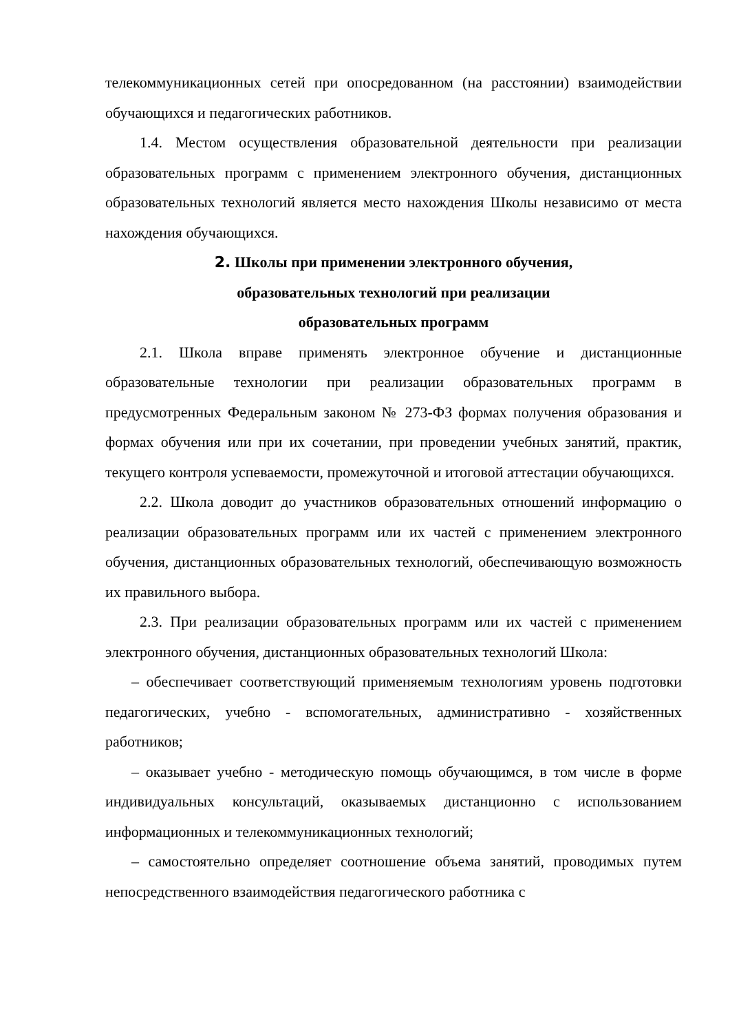телекоммуникационных сетей при опосредованном (на расстоянии) взаимодействии обучающихся и педагогических работников.
1.4. Местом осуществления образовательной деятельности при реализации образовательных программ с применением электронного обучения, дистанционных образовательных технологий является место нахождения Школы независимо от места нахождения обучающихся.
2. Школы при применении электронного обучения,
образовательных технологий при реализации
образовательных программ
2.1. Школа вправе применять электронное обучение и дистанционные образовательные технологии при реализации образовательных программ в предусмотренных Федеральным законом № 273-ФЗ формах получения образования и формах обучения или при их сочетании, при проведении учебных занятий, практик, текущего контроля успеваемости, промежуточной и итоговой аттестации обучающихся.
2.2. Школа доводит до участников образовательных отношений информацию о реализации образовательных программ или их частей с применением электронного обучения, дистанционных образовательных технологий, обеспечивающую возможность их правильного выбора.
2.3. При реализации образовательных программ или их частей с применением электронного обучения, дистанционных образовательных технологий Школа:
– обеспечивает соответствующий применяемым технологиям уровень подготовки педагогических, учебно - вспомогательных, административно - хозяйственных работников;
– оказывает учебно - методическую помощь обучающимся, в том числе в форме индивидуальных консультаций, оказываемых дистанционно с использованием информационных и телекоммуникационных технологий;
– самостоятельно определяет соотношение объема занятий, проводимых путем непосредственного взаимодействия педагогического работника с